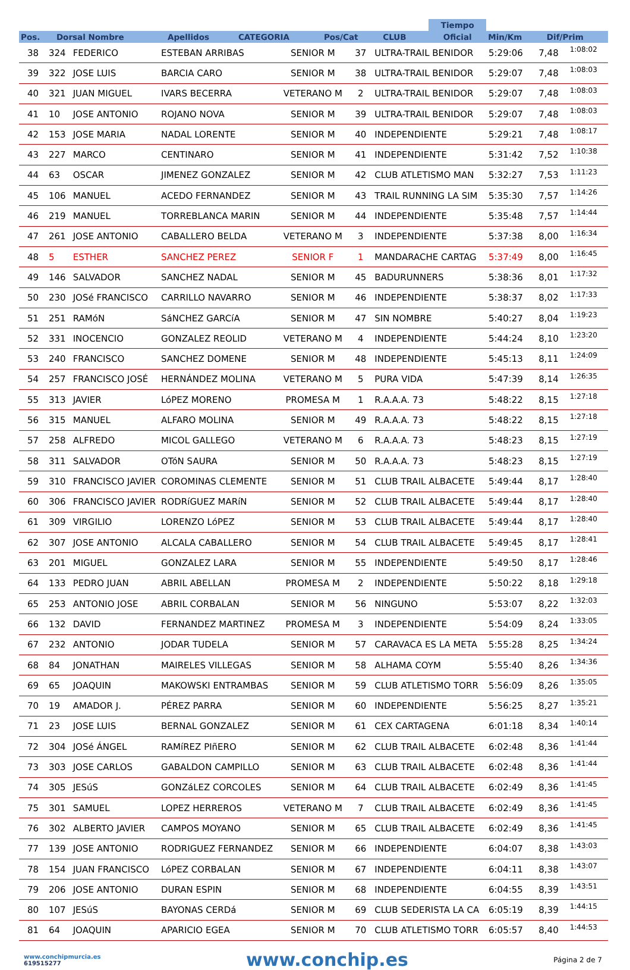| | | | | | | | Tiempo | | |
| --- | --- | --- | --- | --- | --- | --- | --- | --- | --- |
| Pos. | Dorsal Nombre | Apellidos | CATEGORIA | Pos/Cat | CLUB | | Oficial | Min/Km | Dif/Prim |
| 38 | 324 | FEDERICO | ESTEBAN ARRIBAS | SENIOR M | 37 | ULTRA-TRAIL BENIDOR | 5:29:06 | 7,48 | 1:08:02 |
| 39 | 322 | JOSE LUIS | BARCIA CARO | SENIOR M | 38 | ULTRA-TRAIL BENIDOR | 5:29:07 | 7,48 | 1:08:03 |
| 40 | 321 | JUAN MIGUEL | IVARS BECERRA | VETERANO M | 2 | ULTRA-TRAIL BENIDOR | 5:29:07 | 7,48 | 1:08:03 |
| 41 | 10 | JOSE ANTONIO | ROJANO NOVA | SENIOR M | 39 | ULTRA-TRAIL BENIDOR | 5:29:07 | 7,48 | 1:08:03 |
| 42 | 153 | JOSE MARIA | NADAL LORENTE | SENIOR M | 40 | INDEPENDIENTE | 5:29:21 | 7,48 | 1:08:17 |
| 43 | 227 | MARCO | CENTINARO | SENIOR M | 41 | INDEPENDIENTE | 5:31:42 | 7,52 | 1:10:38 |
| 44 | 63 | OSCAR | JIMENEZ GONZALEZ | SENIOR M | 42 | CLUB ATLETISMO MAN | 5:32:27 | 7,53 | 1:11:23 |
| 45 | 106 | MANUEL | ACEDO FERNANDEZ | SENIOR M | 43 | TRAIL RUNNING LA SIM | 5:35:30 | 7,57 | 1:14:26 |
| 46 | 219 | MANUEL | TORREBLANCA MARIN | SENIOR M | 44 | INDEPENDIENTE | 5:35:48 | 7,57 | 1:14:44 |
| 47 | 261 | JOSE ANTONIO | CABALLERO BELDA | VETERANO M | 3 | INDEPENDIENTE | 5:37:38 | 8,00 | 1:16:34 |
| 48 | 5 | ESTHER | SANCHEZ PEREZ | SENIOR F | 1 | MANDARACHE CARTAG | 5:37:49 | 8,00 | 1:16:45 |
| 49 | 146 | SALVADOR | SANCHEZ NADAL | SENIOR M | 45 | BADURUNNERS | 5:38:36 | 8,01 | 1:17:32 |
| 50 | 230 | JOSé FRANCISCO | CARRILLO NAVARRO | SENIOR M | 46 | INDEPENDIENTE | 5:38:37 | 8,02 | 1:17:33 |
| 51 | 251 | RAMóN | SáNCHEZ GARCíA | SENIOR M | 47 | SIN NOMBRE | 5:40:27 | 8,04 | 1:19:23 |
| 52 | 331 | INOCENCIO | GONZALEZ REOLID | VETERANO M | 4 | INDEPENDIENTE | 5:44:24 | 8,10 | 1:23:20 |
| 53 | 240 | FRANCISCO | SANCHEZ DOMENE | SENIOR M | 48 | INDEPENDIENTE | 5:45:13 | 8,11 | 1:24:09 |
| 54 | 257 | FRANCISCO JOSÉ | HERNÁNDEZ MOLINA | VETERANO M | 5 | PURA VIDA | 5:47:39 | 8,14 | 1:26:35 |
| 55 | 313 | JAVIER | LóPEZ MORENO | PROMESA M | 1 | R.A.A.A. 73 | 5:48:22 | 8,15 | 1:27:18 |
| 56 | 315 | MANUEL | ALFARO MOLINA | SENIOR M | 49 | R.A.A.A. 73 | 5:48:22 | 8,15 | 1:27:18 |
| 57 | 258 | ALFREDO | MICOL GALLEGO | VETERANO M | 6 | R.A.A.A. 73 | 5:48:23 | 8,15 | 1:27:19 |
| 58 | 311 | SALVADOR | OTóN SAURA | SENIOR M | 50 | R.A.A.A. 73 | 5:48:23 | 8,15 | 1:27:19 |
| 59 | 310 | FRANCISCO JAVIER | COROMINAS CLEMENTE | SENIOR M | 51 | CLUB TRAIL ALBACETE | 5:49:44 | 8,17 | 1:28:40 |
| 60 | 306 | FRANCISCO JAVIER | RODRíGUEZ MARíN | SENIOR M | 52 | CLUB TRAIL ALBACETE | 5:49:44 | 8,17 | 1:28:40 |
| 61 | 309 | VIRGILIO | LORENZO LóPEZ | SENIOR M | 53 | CLUB TRAIL ALBACETE | 5:49:44 | 8,17 | 1:28:40 |
| 62 | 307 | JOSE ANTONIO | ALCALA CABALLERO | SENIOR M | 54 | CLUB TRAIL ALBACETE | 5:49:45 | 8,17 | 1:28:41 |
| 63 | 201 | MIGUEL | GONZALEZ LARA | SENIOR M | 55 | INDEPENDIENTE | 5:49:50 | 8,17 | 1:28:46 |
| 64 | 133 | PEDRO JUAN | ABRIL ABELLAN | PROMESA M | 2 | INDEPENDIENTE | 5:50:22 | 8,18 | 1:29:18 |
| 65 | 253 | ANTONIO JOSE | ABRIL CORBALAN | SENIOR M | 56 | NINGUNO | 5:53:07 | 8,22 | 1:32:03 |
| 66 | 132 | DAVID | FERNANDEZ MARTINEZ | PROMESA M | 3 | INDEPENDIENTE | 5:54:09 | 8,24 | 1:33:05 |
| 67 | 232 | ANTONIO | JODAR TUDELA | SENIOR M | 57 | CARAVACA ES LA META | 5:55:28 | 8,25 | 1:34:24 |
| 68 | 84 | JONATHAN | MAIRELES VILLEGAS | SENIOR M | 58 | ALHAMA COYM | 5:55:40 | 8,26 | 1:34:36 |
| 69 | 65 | JOAQUIN | MAKOWSKI ENTRAMBAS | SENIOR M | 59 | CLUB ATLETISMO TORR | 5:56:09 | 8,26 | 1:35:05 |
| 70 | 19 | AMADOR J. | PÉREZ PARRA | SENIOR M | 60 | INDEPENDIENTE | 5:56:25 | 8,27 | 1:35:21 |
| 71 | 23 | JOSE LUIS | BERNAL GONZALEZ | SENIOR M | 61 | CEX CARTAGENA | 6:01:18 | 8,34 | 1:40:14 |
| 72 | 304 | JOSé ÁNGEL | RAMíREZ PIñERO | SENIOR M | 62 | CLUB TRAIL ALBACETE | 6:02:48 | 8,36 | 1:41:44 |
| 73 | 303 | JOSE CARLOS | GABALDON CAMPILLO | SENIOR M | 63 | CLUB TRAIL ALBACETE | 6:02:48 | 8,36 | 1:41:44 |
| 74 | 305 | JESúS | GONZáLEZ CORCOLES | SENIOR M | 64 | CLUB TRAIL ALBACETE | 6:02:49 | 8,36 | 1:41:45 |
| 75 | 301 | SAMUEL | LOPEZ HERREROS | VETERANO M | 7 | CLUB TRAIL ALBACETE | 6:02:49 | 8,36 | 1:41:45 |
| 76 | 302 | ALBERTO JAVIER | CAMPOS MOYANO | SENIOR M | 65 | CLUB TRAIL ALBACETE | 6:02:49 | 8,36 | 1:41:45 |
| 77 | 139 | JOSE ANTONIO | RODRIGUEZ FERNANDEZ | SENIOR M | 66 | INDEPENDIENTE | 6:04:07 | 8,38 | 1:43:03 |
| 78 | 154 | JUAN FRANCISCO | LóPEZ CORBALAN | SENIOR M | 67 | INDEPENDIENTE | 6:04:11 | 8,38 | 1:43:07 |
| 79 | 206 | JOSE ANTONIO | DURAN ESPIN | SENIOR M | 68 | INDEPENDIENTE | 6:04:55 | 8,39 | 1:43:51 |
| 80 | 107 | JESúS | BAYONAS CERDá | SENIOR M | 69 | CLUB SEDERISTA LA CA | 6:05:19 | 8,39 | 1:44:15 |
| 81 | 64 | JOAQUIN | APARICIO EGEA | SENIOR M | 70 | CLUB ATLETISMO TORR | 6:05:57 | 8,40 | 1:44:53 |
www.conchipmurcia.es
619515277
www.conchip.es
Página 2 de 7